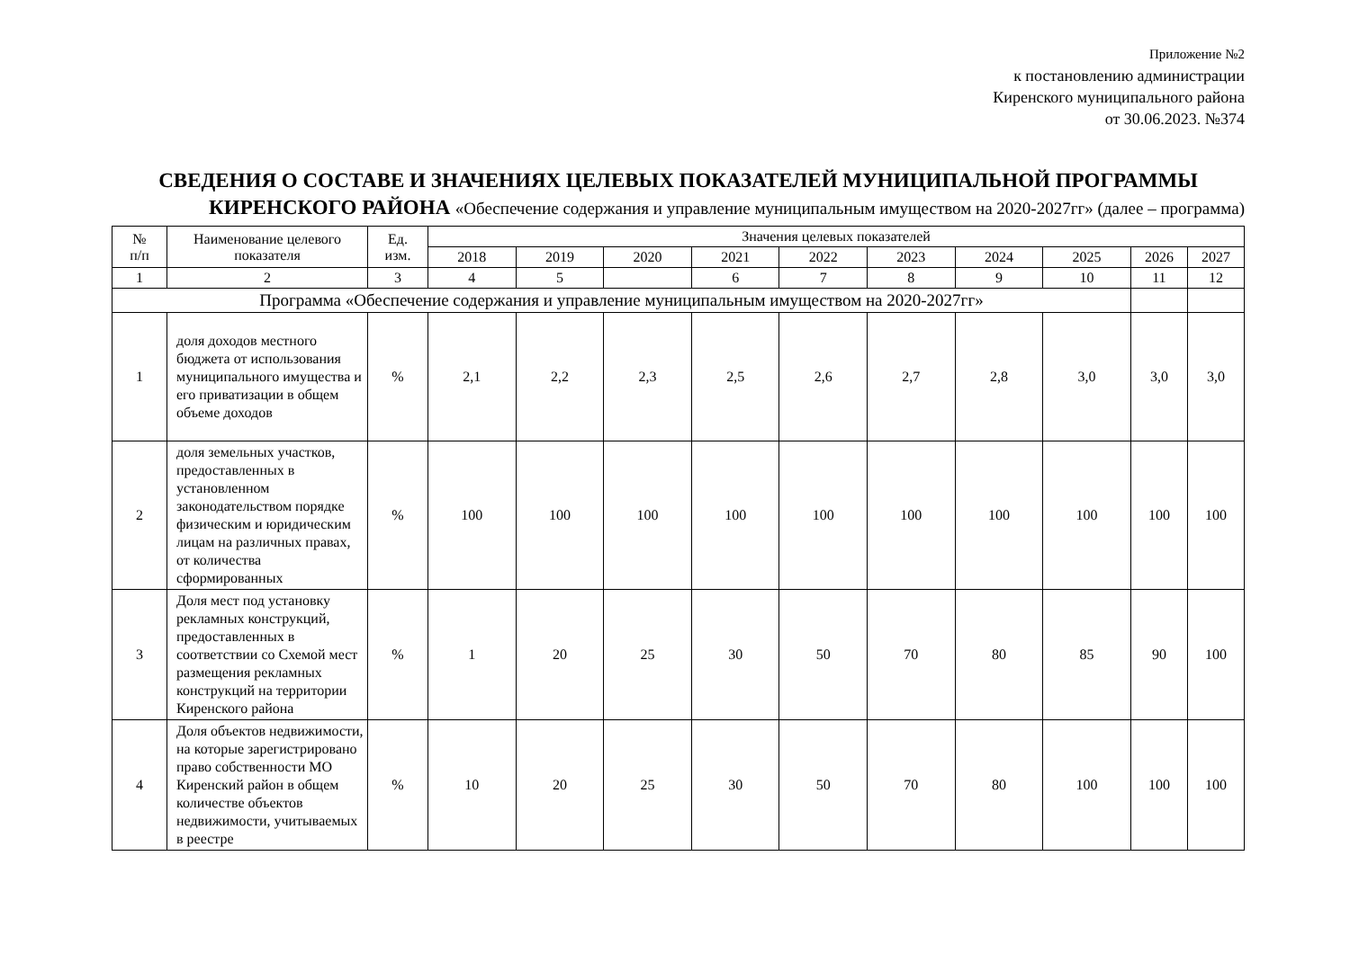Приложение №2
к постановлению администрации
Киренского муниципального района
от 30.06.2023. №374
СВЕДЕНИЯ О СОСТАВЕ И ЗНАЧЕНИЯХ ЦЕЛЕВЫХ ПОКАЗАТЕЛЕЙ МУНИЦИПАЛЬНОЙ ПРОГРАММЫ
КИРЕНСКОГО РАЙОНА «Обеспечение содержания и управление муниципальным имуществом на 2020-2027гг» (далее – программа)
| № п/п | Наименование целевого показателя | Ед. изм. | Значения целевых показателей | | | | | | | | | |
| --- | --- | --- | --- | --- | --- | --- | --- | --- | --- | --- | --- | --- |
| | | | 2018 | 2019 | 2020 | 2021 | 2022 | 2023 | 2024 | 2025 | 2026 | 2027 |
| 1 | 2 | 3 | 4 | 5 | | 6 | 7 | 8 | 9 | 10 | 11 | 12 |
| Программа «Обеспечение содержания и управление муниципальным имуществом на 2020-2027гг» | | | | | | | | | | | | |
| 1 | доля доходов местного бюджета от использования муниципального имущества и его приватизации в общем объеме доходов | % | 2,1 | 2,2 | 2,3 | 2,5 | 2,6 | 2,7 | 2,8 | 3,0 | 3,0 | 3,0 |
| 2 | доля земельных участков, предоставленных в установленном законодательством порядке физическим и юридическим лицам на различных правах, от количества сформированных | % | 100 | 100 | 100 | 100 | 100 | 100 | 100 | 100 | 100 | 100 |
| 3 | Доля мест под установку рекламных конструкций, предоставленных в соответствии со Схемой мест размещения рекламных конструкций на территории Киренского района | % | 1 | 20 | 25 | 30 | 50 | 70 | 80 | 85 | 90 | 100 |
| 4 | Доля объектов недвижимости, на которые зарегистрировано право собственности МО Киренский район в общем количестве объектов недвижимости, учитываемых в реестре | % | 10 | 20 | 25 | 30 | 50 | 70 | 80 | 100 | 100 | 100 |